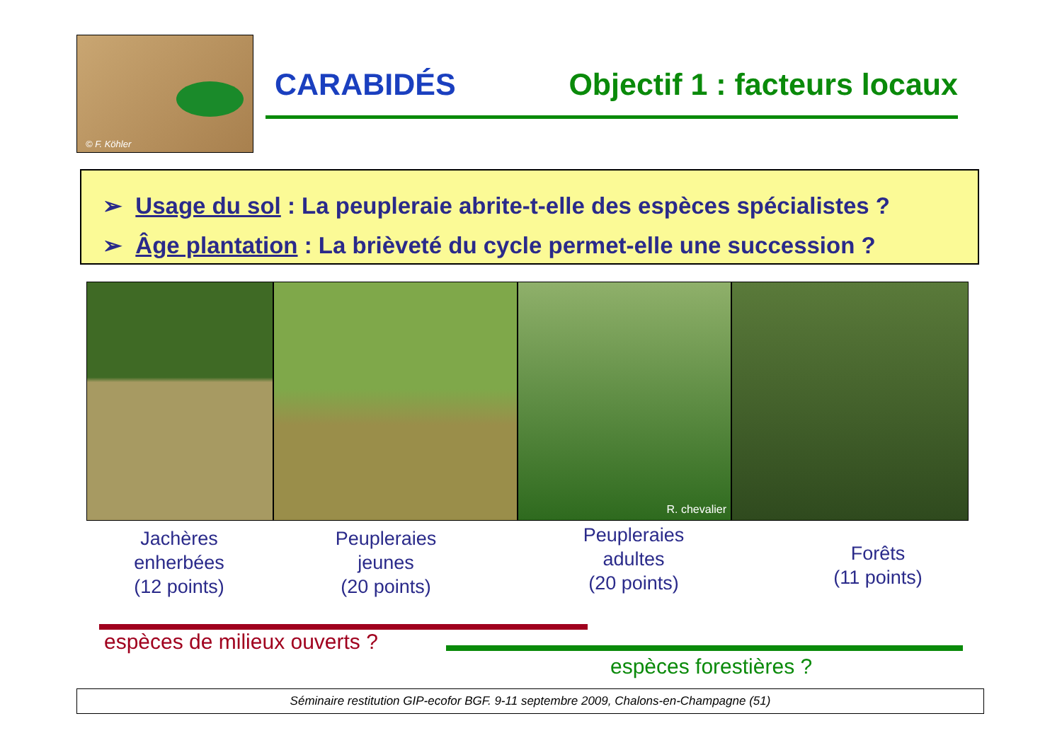© F. Köhler
CARABIDÉS Objectif 1 : facteurs locaux
➢ Usage du sol : La peupleraie abrite-t-elle des espèces spécialistes ?
➢ Âge plantation : La brièveté du cycle permet-elle une succession ?
R. chevalier
Jachères
enherbées
(12 points)
Peupleraies
jeunes
(20 points)
Peupleraies
adultes
(20 points)
Forêts
(11 points)
espèces de milieux ouverts ?
espèces forestières ?
Séminaire restitution GIP-ecofor BGF. 9-11 septembre 2009, Chalons-en-Champagne (51)